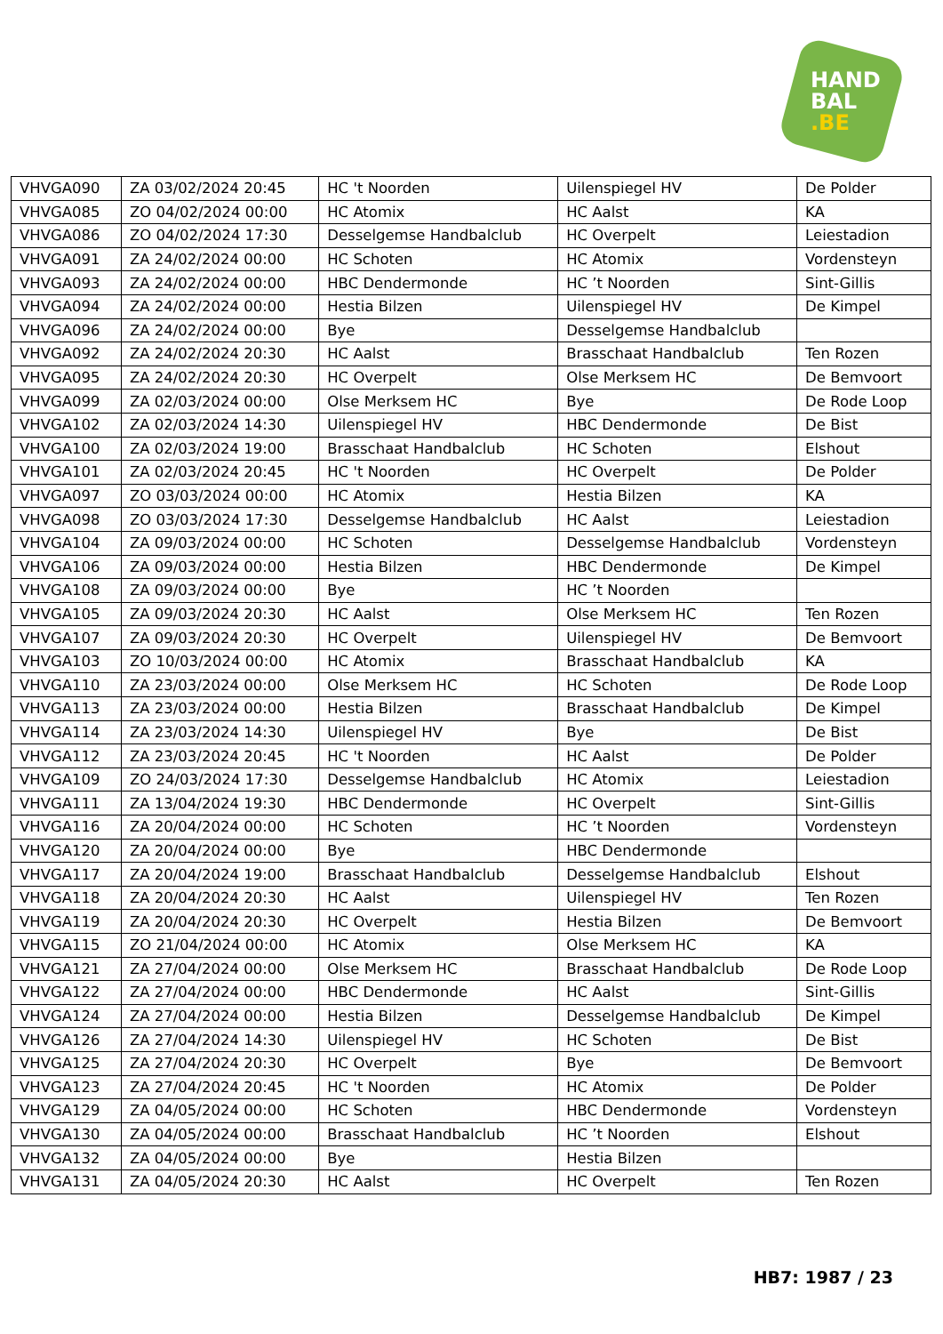HAND
BAL
.BE
| VHVGA090 | ZA 03/02/2024 20:45 | HC 't Noorden | Uilenspiegel HV | De Polder |
| VHVGA085 | ZO 04/02/2024 00:00 | HC Atomix | HC Aalst | KA |
| VHVGA086 | ZO 04/02/2024 17:30 | Desselgemse Handbalclub | HC Overpelt | Leiestadion |
| VHVGA091 | ZA 24/02/2024 00:00 | HC Schoten | HC Atomix | Vordensteyn |
| VHVGA093 | ZA 24/02/2024 00:00 | HBC Dendermonde | HC ’t Noorden | Sint-Gillis |
| VHVGA094 | ZA 24/02/2024 00:00 | Hestia Bilzen | Uilenspiegel HV | De Kimpel |
| VHVGA096 | ZA 24/02/2024 00:00 | Bye | Desselgemse Handbalclub | |
| VHVGA092 | ZA 24/02/2024 20:30 | HC Aalst | Brasschaat Handbalclub | Ten Rozen |
| VHVGA095 | ZA 24/02/2024 20:30 | HC Overpelt | Olse Merksem HC | De Bemvoort |
| VHVGA099 | ZA 02/03/2024 00:00 | Olse Merksem HC | Bye | De Rode Loop |
| VHVGA102 | ZA 02/03/2024 14:30 | Uilenspiegel HV | HBC Dendermonde | De Bist |
| VHVGA100 | ZA 02/03/2024 19:00 | Brasschaat Handbalclub | HC Schoten | Elshout |
| VHVGA101 | ZA 02/03/2024 20:45 | HC 't Noorden | HC Overpelt | De Polder |
| VHVGA097 | ZO 03/03/2024 00:00 | HC Atomix | Hestia Bilzen | KA |
| VHVGA098 | ZO 03/03/2024 17:30 | Desselgemse Handbalclub | HC Aalst | Leiestadion |
| VHVGA104 | ZA 09/03/2024 00:00 | HC Schoten | Desselgemse Handbalclub | Vordensteyn |
| VHVGA106 | ZA 09/03/2024 00:00 | Hestia Bilzen | HBC Dendermonde | De Kimpel |
| VHVGA108 | ZA 09/03/2024 00:00 | Bye | HC ’t Noorden | |
| VHVGA105 | ZA 09/03/2024 20:30 | HC Aalst | Olse Merksem HC | Ten Rozen |
| VHVGA107 | ZA 09/03/2024 20:30 | HC Overpelt | Uilenspiegel HV | De Bemvoort |
| VHVGA103 | ZO 10/03/2024 00:00 | HC Atomix | Brasschaat Handbalclub | KA |
| VHVGA110 | ZA 23/03/2024 00:00 | Olse Merksem HC | HC Schoten | De Rode Loop |
| VHVGA113 | ZA 23/03/2024 00:00 | Hestia Bilzen | Brasschaat Handbalclub | De Kimpel |
| VHVGA114 | ZA 23/03/2024 14:30 | Uilenspiegel HV | Bye | De Bist |
| VHVGA112 | ZA 23/03/2024 20:45 | HC 't Noorden | HC Aalst | De Polder |
| VHVGA109 | ZO 24/03/2024 17:30 | Desselgemse Handbalclub | HC Atomix | Leiestadion |
| VHVGA111 | ZA 13/04/2024 19:30 | HBC Dendermonde | HC Overpelt | Sint-Gillis |
| VHVGA116 | ZA 20/04/2024 00:00 | HC Schoten | HC ’t Noorden | Vordensteyn |
| VHVGA120 | ZA 20/04/2024 00:00 | Bye | HBC Dendermonde | |
| VHVGA117 | ZA 20/04/2024 19:00 | Brasschaat Handbalclub | Desselgemse Handbalclub | Elshout |
| VHVGA118 | ZA 20/04/2024 20:30 | HC Aalst | Uilenspiegel HV | Ten Rozen |
| VHVGA119 | ZA 20/04/2024 20:30 | HC Overpelt | Hestia Bilzen | De Bemvoort |
| VHVGA115 | ZO 21/04/2024 00:00 | HC Atomix | Olse Merksem HC | KA |
| VHVGA121 | ZA 27/04/2024 00:00 | Olse Merksem HC | Brasschaat Handbalclub | De Rode Loop |
| VHVGA122 | ZA 27/04/2024 00:00 | HBC Dendermonde | HC Aalst | Sint-Gillis |
| VHVGA124 | ZA 27/04/2024 00:00 | Hestia Bilzen | Desselgemse Handbalclub | De Kimpel |
| VHVGA126 | ZA 27/04/2024 14:30 | Uilenspiegel HV | HC Schoten | De Bist |
| VHVGA125 | ZA 27/04/2024 20:30 | HC Overpelt | Bye | De Bemvoort |
| VHVGA123 | ZA 27/04/2024 20:45 | HC 't Noorden | HC Atomix | De Polder |
| VHVGA129 | ZA 04/05/2024 00:00 | HC Schoten | HBC Dendermonde | Vordensteyn |
| VHVGA130 | ZA 04/05/2024 00:00 | Brasschaat Handbalclub | HC ’t Noorden | Elshout |
| VHVGA132 | ZA 04/05/2024 00:00 | Bye | Hestia Bilzen | |
| VHVGA131 | ZA 04/05/2024 20:30 | HC Aalst | HC Overpelt | Ten Rozen |
HB7: 1987 / 23